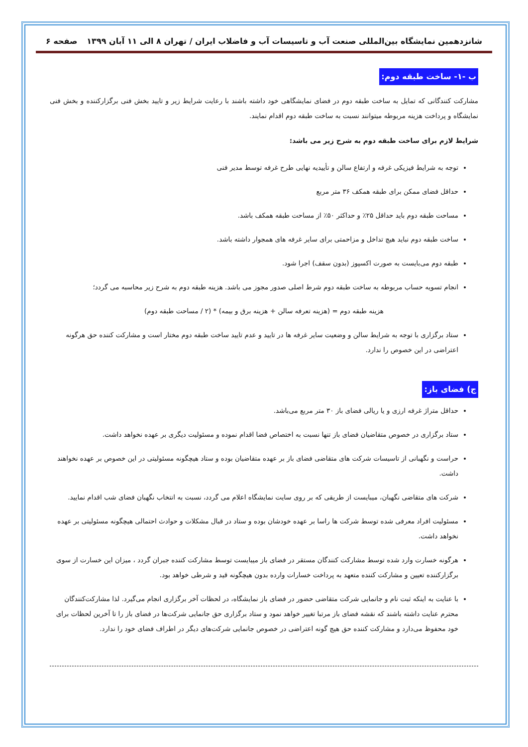شانزدهمین نمایشگاه بین‌المللی صنعت آب و تاسیسات آب و فاضلاب ایران / تهران ۸ الی ۱۱ آبان ۱۳۹۹ صفحه ۶
ب -۱- ساخت طبقه دوم:
مشارکت کنندگانی که تمایل به ساخت طبقه دوم در فضای نمایشگاهی خود داشته باشند با رعایت شرایط زیر و تایید بخش فنی برگزارکننده و بخش فنی نمایشگاه و پرداخت هزینه مربوطه میتوانند نسبت به ساخت طبقه دوم اقدام نمایند.
شرایط لازم برای ساخت طبقه دوم به شرح زیر می باشد:
توجه به شرایط فیزیکی غرفه و ارتفاع سالن و تأییدیه نهایی طرح غرفه توسط مدیر فنی
حداقل فضای ممکن برای طبقه همکف ۳۶ متر مربع
مساحت طبقه دوم باید حداقل ۲۵٪ و حداکثر ۵۰٪ از مساحت طبقه همکف باشد.
ساخت طبقه دوم نباید هیچ تداخل و مزاحمتی برای سایر غرفه های همجوار داشته باشد.
طبقه دوم می‌بایست به صورت اکسپوز (بدون سقف) اجرا شود.
انجام تسویه حساب مربوطه به ساخت طبقه دوم شرط اصلی صدور مجوز می باشد. هزینه طبقه دوم به شرح زیر محاسبه می گردد؛
هزینه طبقه دوم = (هزینه تعرفه سالن + هزینه برق و بیمه) * (۲ / مساحت طبقه دوم)
ستاد برگزاری با توجه به شرایط سالن و وضعیت سایر غرفه ها در تایید و عدم تایید ساخت طبقه دوم مختار است و مشارکت کننده حق هرگونه اعتراضی در این خصوص را ندارد.
ج) فضای باز:
حداقل متراژ غرفه ارزی و یا ریالی فضای باز ۳۰ متر مربع می‌باشد.
ستاد برگزاری در خصوص متقاضیان فضای باز تنها نسبت به اختصاص فضا اقدام نموده و مسئولیت دیگری بر عهده نخواهد داشت.
حراست و نگهبانی از تاسیسات شرکت های متقاضی فضای باز بر عهده متقاضیان بوده و ستاد هیچگونه مسئولیتی در این خصوص بر عهده نخواهند داشت.
شرکت های متقاضی نگهبان، میبایست از طریقی که بر روی سایت نمایشگاه اعلام می گردد، نسبت به انتخاب نگهبان فضای شب اقدام نمایید.
مسئولیت افراد معرفی شده توسط شرکت ها راسا بر عهده خودشان بوده و ستاد در قبال مشکلات و حوادث احتمالی هیچگونه مسئولیتی بر عهده نخواهد داشت.
هرگونه خسارت وارد شده توسط مشارکت کنندگان مستقر در فضای باز میبایست توسط مشارکت کننده جبران گردد ، میزان این خسارت از سوی برگزارکننده تعیین و مشارکت کننده متعهد به پرداخت خسارات وارده بدون هیچگونه قید و شرطی خواهد بود.
با عنایت به اینکه ثبت نام و جانمایی شرکت متقاضی حضور در فضای باز نمایشگاه، در لحظات آخر برگزاری انجام می‌گیرد. لذا مشارکت‌کنندگان محترم عنایت داشته باشند که نقشه فضای باز مرتبا تغییر خواهد نمود و ستاد برگزاری حق جانمایی شرکت‌ها در فضای باز را تا آخرین لحظات برای خود محفوظ می‌دارد و مشارکت کننده حق هیچ گونه اعتراضی در خصوص جانمایی شرکت‌های دیگر در اطراف فضای خود را ندارد.